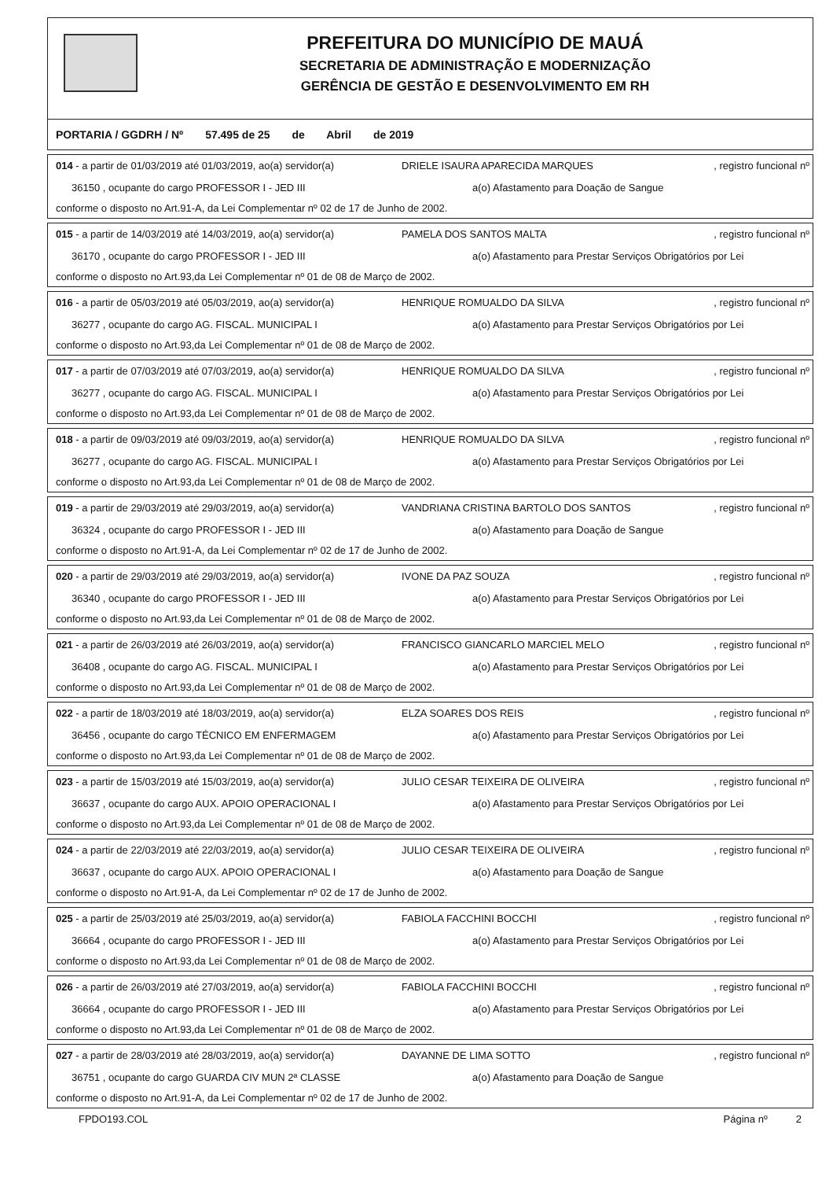PREFEITURA DO MUNICÍPIO DE MAUÁ
SECRETARIA DE ADMINISTRAÇÃO E MODERNIZAÇÃO
GERÊNCIA DE GESTÃO E DESENVOLVIMENTO EM RH
PORTARIA / GGDRH / Nº 57.495 de 25 de Abril de 2019
014 - a partir de 01/03/2019 até 01/03/2019, ao(a) servidor(a) DRIELE ISAURA APARECIDA MARQUES, registro funcional nº
36150 , ocupante do cargo PROFESSOR I - JED III a(o) Afastamento para Doação de Sangue
conforme o disposto no Art.91-A, da Lei Complementar nº 02 de 17 de Junho de 2002.
015 - a partir de 14/03/2019 até 14/03/2019, ao(a) servidor(a) PAMELA DOS SANTOS MALTA, registro funcional nº
36170 , ocupante do cargo PROFESSOR I - JED III a(o) Afastamento para Prestar Serviços Obrigatórios por Lei
conforme o disposto no Art.93,da Lei Complementar nº 01 de 08 de Março de 2002.
016 - a partir de 05/03/2019 até 05/03/2019, ao(a) servidor(a) HENRIQUE ROMUALDO DA SILVA, registro funcional nº
36277 , ocupante do cargo AG. FISCAL. MUNICIPAL I a(o) Afastamento para Prestar Serviços Obrigatórios por Lei
conforme o disposto no Art.93,da Lei Complementar nº 01 de 08 de Março de 2002.
017 - a partir de 07/03/2019 até 07/03/2019, ao(a) servidor(a) HENRIQUE ROMUALDO DA SILVA, registro funcional nº
36277 , ocupante do cargo AG. FISCAL. MUNICIPAL I a(o) Afastamento para Prestar Serviços Obrigatórios por Lei
conforme o disposto no Art.93,da Lei Complementar nº 01 de 08 de Março de 2002.
018 - a partir de 09/03/2019 até 09/03/2019, ao(a) servidor(a) HENRIQUE ROMUALDO DA SILVA, registro funcional nº
36277 , ocupante do cargo AG. FISCAL. MUNICIPAL I a(o) Afastamento para Prestar Serviços Obrigatórios por Lei
conforme o disposto no Art.93,da Lei Complementar nº 01 de 08 de Março de 2002.
019 - a partir de 29/03/2019 até 29/03/2019, ao(a) servidor(a) VANDRIANA CRISTINA BARTOLO DOS SANTOS, registro funcional nº
36324 , ocupante do cargo PROFESSOR I - JED III a(o) Afastamento para Doação de Sangue
conforme o disposto no Art.91-A, da Lei Complementar nº 02 de 17 de Junho de 2002.
020 - a partir de 29/03/2019 até 29/03/2019, ao(a) servidor(a) IVONE DA PAZ SOUZA, registro funcional nº
36340 , ocupante do cargo PROFESSOR I - JED III a(o) Afastamento para Prestar Serviços Obrigatórios por Lei
conforme o disposto no Art.93,da Lei Complementar nº 01 de 08 de Março de 2002.
021 - a partir de 26/03/2019 até 26/03/2019, ao(a) servidor(a) FRANCISCO GIANCARLO MARCIEL MELO, registro funcional nº
36408 , ocupante do cargo AG. FISCAL. MUNICIPAL I a(o) Afastamento para Prestar Serviços Obrigatórios por Lei
conforme o disposto no Art.93,da Lei Complementar nº 01 de 08 de Março de 2002.
022 - a partir de 18/03/2019 até 18/03/2019, ao(a) servidor(a) ELZA SOARES DOS REIS, registro funcional nº
36456 , ocupante do cargo TÉCNICO EM ENFERMAGEM a(o) Afastamento para Prestar Serviços Obrigatórios por Lei
conforme o disposto no Art.93,da Lei Complementar nº 01 de 08 de Março de 2002.
023 - a partir de 15/03/2019 até 15/03/2019, ao(a) servidor(a) JULIO CESAR TEIXEIRA DE OLIVEIRA, registro funcional nº
36637 , ocupante do cargo AUX. APOIO OPERACIONAL I a(o) Afastamento para Prestar Serviços Obrigatórios por Lei
conforme o disposto no Art.93,da Lei Complementar nº 01 de 08 de Março de 2002.
024 - a partir de 22/03/2019 até 22/03/2019, ao(a) servidor(a) JULIO CESAR TEIXEIRA DE OLIVEIRA, registro funcional nº
36637 , ocupante do cargo AUX. APOIO OPERACIONAL I a(o) Afastamento para Doação de Sangue
conforme o disposto no Art.91-A, da Lei Complementar nº 02 de 17 de Junho de 2002.
025 - a partir de 25/03/2019 até 25/03/2019, ao(a) servidor(a) FABIOLA FACCHINI BOCCHI, registro funcional nº
36664 , ocupante do cargo PROFESSOR I - JED III a(o) Afastamento para Prestar Serviços Obrigatórios por Lei
conforme o disposto no Art.93,da Lei Complementar nº 01 de 08 de Março de 2002.
026 - a partir de 26/03/2019 até 27/03/2019, ao(a) servidor(a) FABIOLA FACCHINI BOCCHI, registro funcional nº
36664 , ocupante do cargo PROFESSOR I - JED III a(o) Afastamento para Prestar Serviços Obrigatórios por Lei
conforme o disposto no Art.93,da Lei Complementar nº 01 de 08 de Março de 2002.
027 - a partir de 28/03/2019 até 28/03/2019, ao(a) servidor(a) DAYANNE DE LIMA SOTTO, registro funcional nº
36751 , ocupante do cargo GUARDA CIV MUN 2ª CLASSE a(o) Afastamento para Doação de Sangue
conforme o disposto no Art.91-A, da Lei Complementar nº 02 de 17 de Junho de 2002.
FPDO193.COL Página nº 2